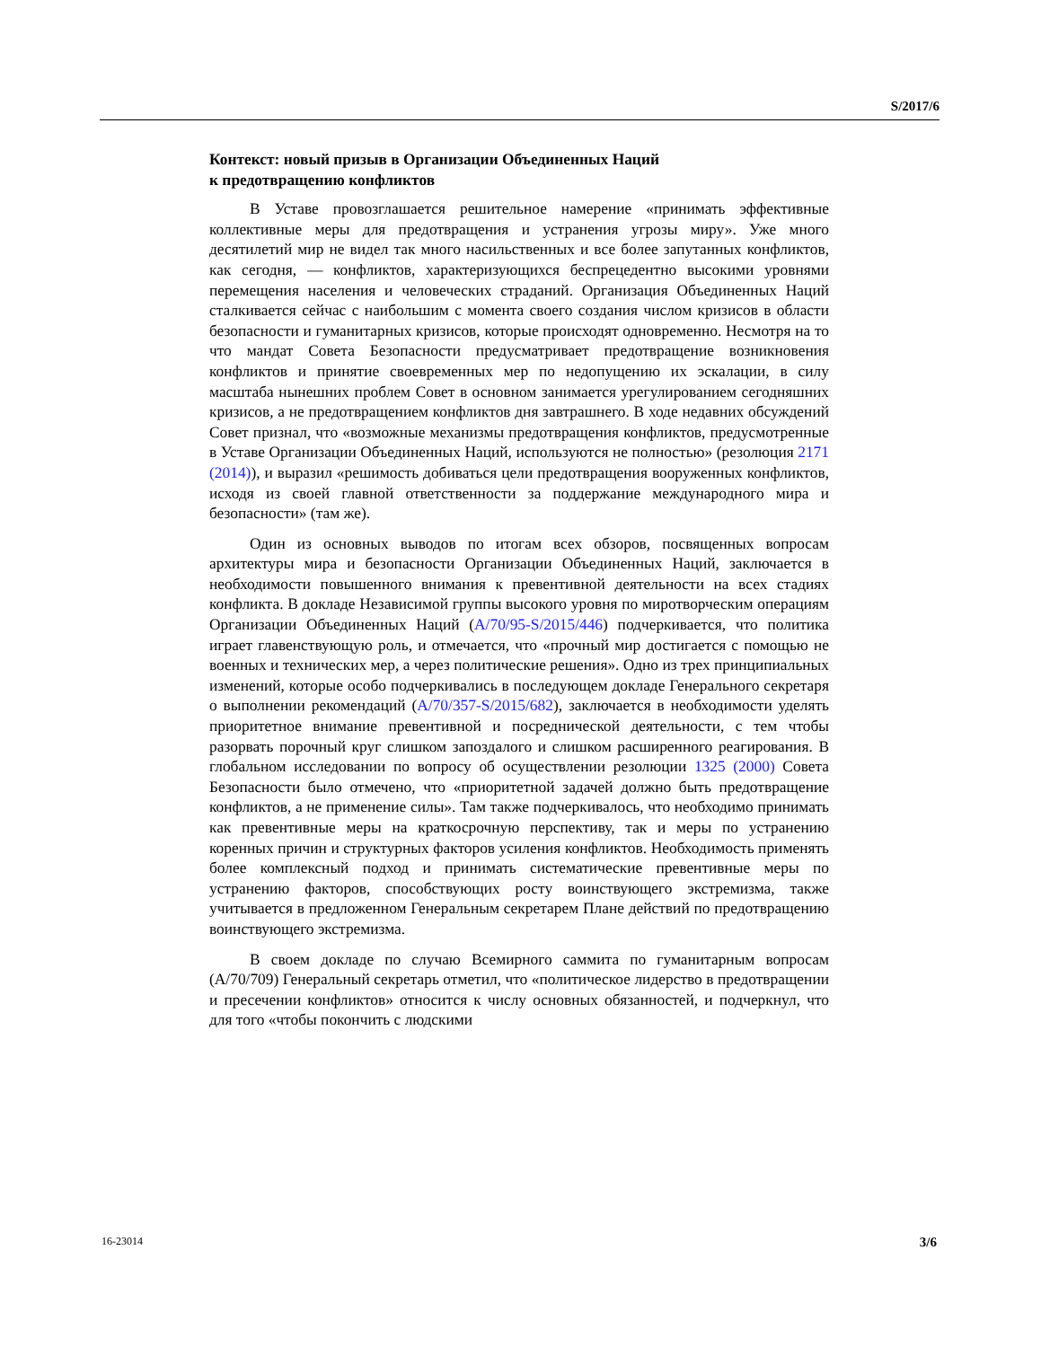S/2017/6
Контекст: новый призыв в Организации Объединенных Наций
к предотвращению конфликтов
В Уставе провозглашается решительное намерение «принимать эффективные коллективные меры для предотвращения и устранения угрозы миру». Уже много десятилетий мир не видел так много насильственных и все более запутанных конфликтов, как сегодня, — конфликтов, характеризующихся беспрецедентно высокими уровнями перемещения населения и человеческих страданий. Организация Объединенных Наций сталкивается сейчас с наибольшим с момента своего создания числом кризисов в области безопасности и гуманитарных кризисов, которые происходят одновременно. Несмотря на то что мандат Совета Безопасности предусматривает предотвращение возникновения конфликтов и принятие своевременных мер по недопущению их эскалации, в силу масштаба нынешних проблем Совет в основном занимается урегулированием сегодняшних кризисов, а не предотвращением конфликтов дня завтрашнего. В ходе недавних обсуждений Совет признал, что «возможные механизмы предотвращения конфликтов, предусмотренные в Уставе Организации Объединенных Наций, используются не полностью» (резолюция 2171 (2014)), и выразил «решимость добиваться цели предотвращения вооруженных конфликтов, исходя из своей главной ответственности за поддержание международного мира и безопасности» (там же).
Один из основных выводов по итогам всех обзоров, посвященных вопросам архитектуры мира и безопасности Организации Объединенных Наций, заключается в необходимости повышенного внимания к превентивной деятельности на всех стадиях конфликта. В докладе Независимой группы высокого уровня по миротворческим операциям Организации Объединенных Наций (A/70/95-S/2015/446) подчеркивается, что политика играет главенствующую роль, и отмечается, что «прочный мир достигается с помощью не военных и технических мер, а через политические решения». Одно из трех принципиальных изменений, которые особо подчеркивались в последующем докладе Генерального секретаря о выполнении рекомендаций (A/70/357-S/2015/682), заключается в необходимости уделять приоритетное внимание превентивной и посреднической деятельности, с тем чтобы разорвать порочный круг слишком запоздалого и слишком расширенного реагирования. В глобальном исследовании по вопросу об осуществлении резолюции 1325 (2000) Совета Безопасности было отмечено, что «приоритетной задачей должно быть предотвращение конфликтов, а не применение силы». Там также подчеркивалось, что необходимо принимать как превентивные меры на краткосрочную перспективу, так и меры по устранению коренных причин и структурных факторов усиления конфликтов. Необходимость применять более комплексный подход и принимать систематические превентивные меры по устранению факторов, способствующих росту воинствующего экстремизма, также учитывается в предложенном Генеральным секретарем Плане действий по предотвращению воинствующего экстремизма.
В своем докладе по случаю Всемирного саммита по гуманитарным вопросам (A/70/709) Генеральный секретарь отметил, что «политическое лидерство в предотвращении и пресечении конфликтов» относится к числу основных обязанностей, и подчеркнул, что для того «чтобы покончить с людскими
16-23014 3/6